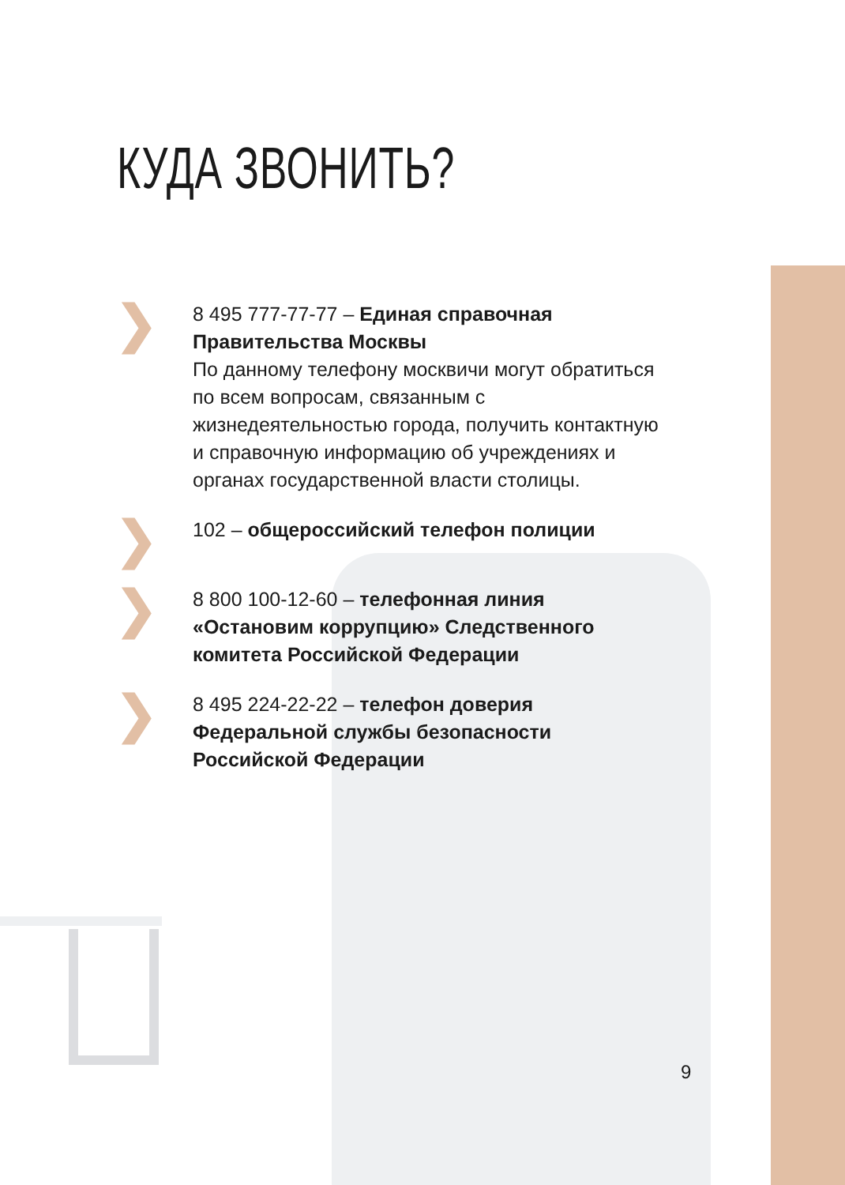КУДА ЗВОНИТЬ?
❯
8 495 777-77-77 – Единая справочная Правительства Москвы
По данному телефону москвичи могут обратиться по всем вопросам, связанным с жизнедеятельностью города, получить контактную и справочную информацию об учреждениях и органах государственной власти столицы.
❯
102 – общероссийский телефон полиции
❯
8 800 100-12-60 – телефонная линия «Остановим коррупцию» Следственного комитета Российской Федерации
❯
8 495 224-22-22 – телефон доверия Федеральной службы безопасности Российской Федерации
9